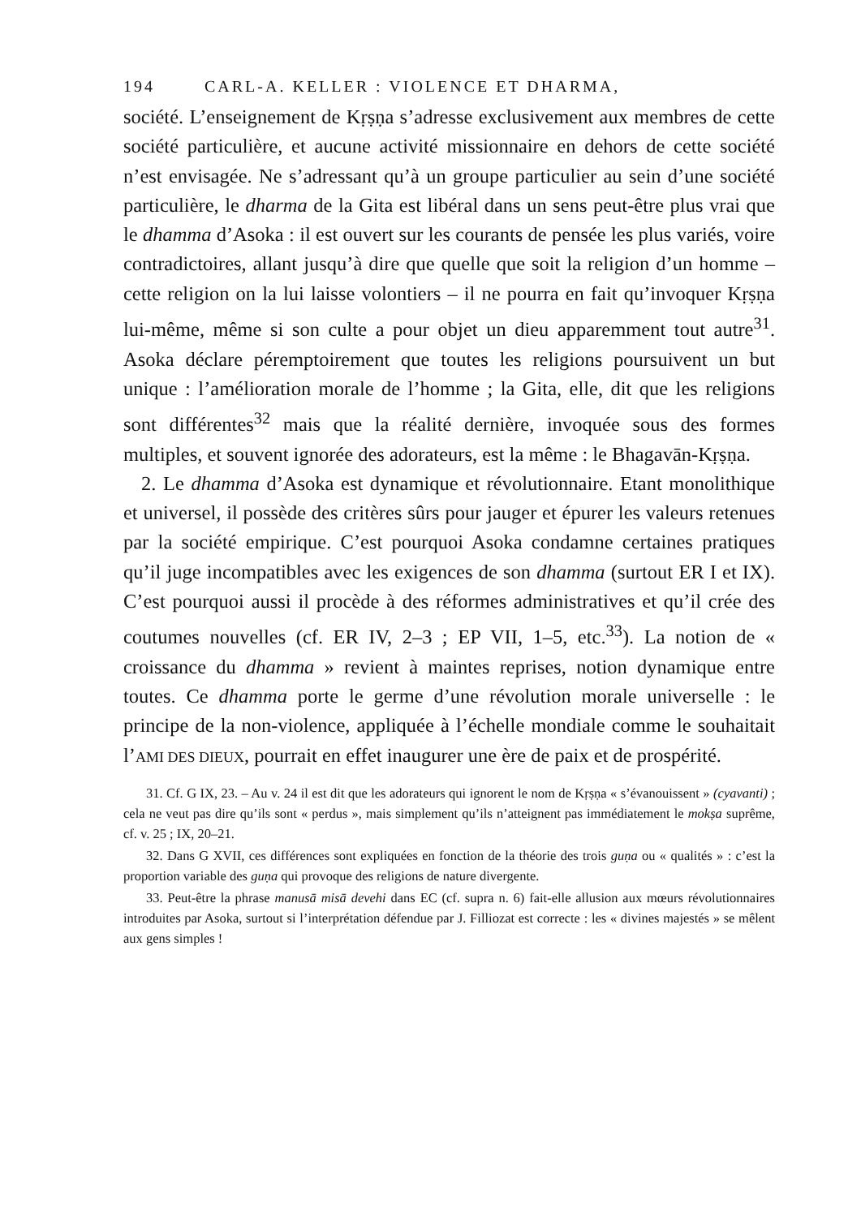194 CARL-A. KELLER : VIOLENCE ET DHARMA,
société. L’enseignement de Kṛṣṇa s’adresse exclusivement aux membres de cette société particulière, et aucune activité missionnaire en dehors de cette société n’est envisagée. Ne s’adressant qu’à un groupe particulier au sein d’une société particulière, le dharma de la Gita est libéral dans un sens peut-être plus vrai que le dhamma d’Asoka : il est ouvert sur les courants de pensée les plus variés, voire contradictoires, allant jusqu’à dire que quelle que soit la religion d’un homme – cette religion on la lui laisse volontiers – il ne pourra en fait qu’invoquer Kṛṣṇa lui-même, même si son culte a pour objet un dieu apparemment tout autre<sup>31</sup>. Asoka déclare péremptoirement que toutes les religions poursuivent un but unique : l’amélioration morale de l’homme ; la Gita, elle, dit que les religions sont différentes<sup>32</sup> mais que la réalité dernière, invoquée sous des formes multiples, et souvent ignorée des adorateurs, est la même : le Bhagavān-Kṛṣṇa.
2. Le dhamma d’Asoka est dynamique et révolutionnaire. Etant monolithique et universel, il possède des critères sûrs pour jauger et épurer les valeurs retenues par la société empirique. C’est pourquoi Asoka condamne certaines pratiques qu’il juge incompatibles avec les exigences de son dhamma (surtout ER I et IX). C’est pourquoi aussi il procède à des réformes administratives et qu’il crée des coutumes nouvelles (cf. ER IV, 2–3 ; EP VII, 1–5, etc.<sup>33</sup>). La notion de « croissance du dhamma » revient à maintes reprises, notion dynamique entre toutes. Ce dhamma porte le germe d’une révolution morale universelle : le principe de la non-violence, appliquée à l’échelle mondiale comme le souhaitait l’AMI DES DIEUX, pourrait en effet inaugurer une ère de paix et de prospérité.
31. Cf. G IX, 23. – Au v. 24 il est dit que les adorateurs qui ignorent le nom de Kṛṣṇa « s’évanouissent » (cyavanti) ; cela ne veut pas dire qu’ils sont « perdus », mais simplement qu’ils n’atteignent pas immédiatement le mokṣa suprême, cf. v. 25 ; IX, 20–21.
32. Dans G XVII, ces différences sont expliquées en fonction de la théorie des trois guṇa ou « qualités » : c’est la proportion variable des guṇa qui provoque des religions de nature divergente.
33. Peut-être la phrase manusā misā devehi dans EC (cf. supra n. 6) fait-elle allusion aux mœurs révolutionnaires introduites par Asoka, surtout si l’interprétation défendue par J. Filliozat est correcte : les « divines majestés » se mêlent aux gens simples !